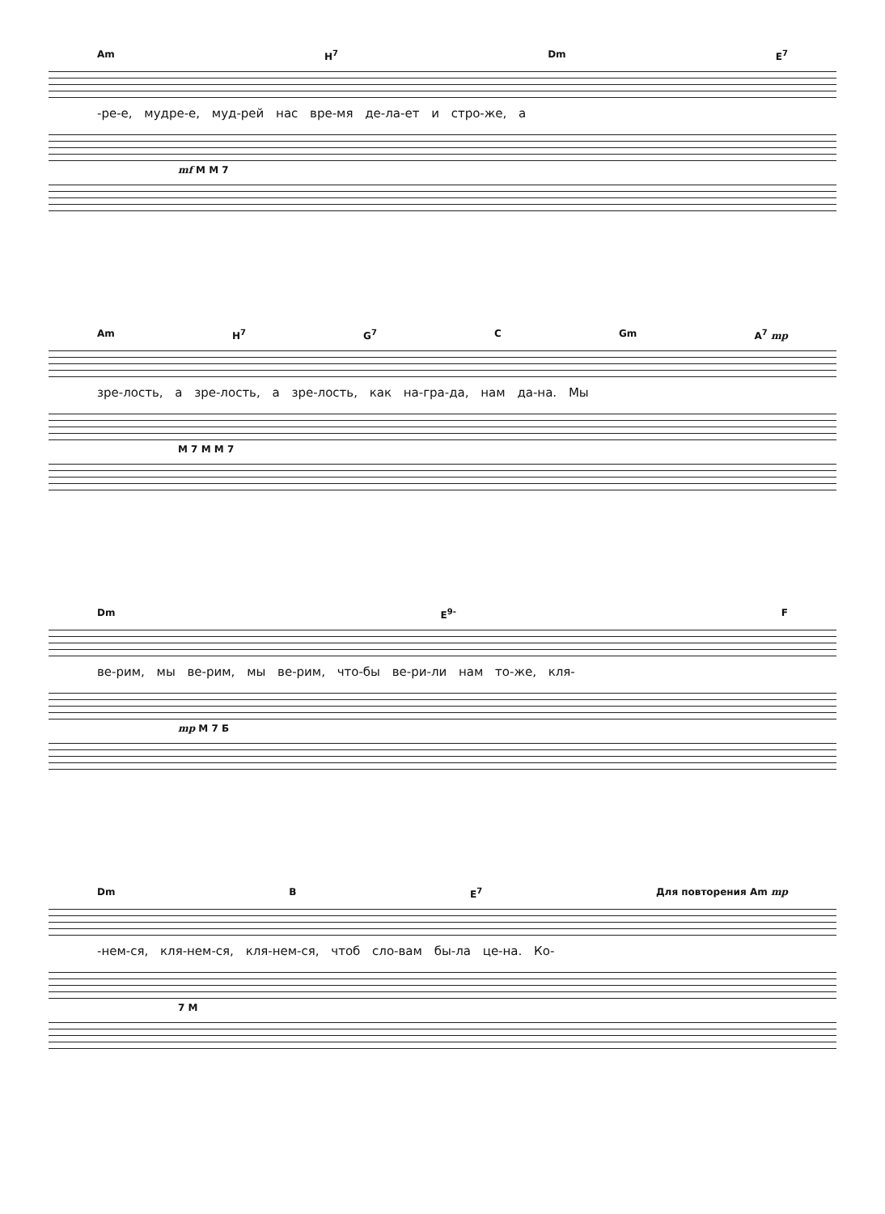Am H<sup>7</sup> Dm E<sup>7</sup>
-ре-е, мудре-е, муд-рей нас вре-мя де-ла-ет и стро-же, а
mf M M 7
Am H<sup>7</sup> G<sup>7</sup> C Gm A<sup>7</sup> mp
зре-лость, а зре-лость, а зре-лость, как на-гра-да, нам да-на. Мы
M 7 M M 7
Dm E<sup>9-</sup> F
ве-рим, мы ве-рим, мы ве-рим, что-бы ве-ри-ли нам то-же, кля-
mp M 7 Б
Dm B E<sup>7</sup> Для повторения Am mp
-нем-ся, кля-нем-ся, кля-нем-ся, чтоб сло-вам бы-ла це-на. Ко-
7 M